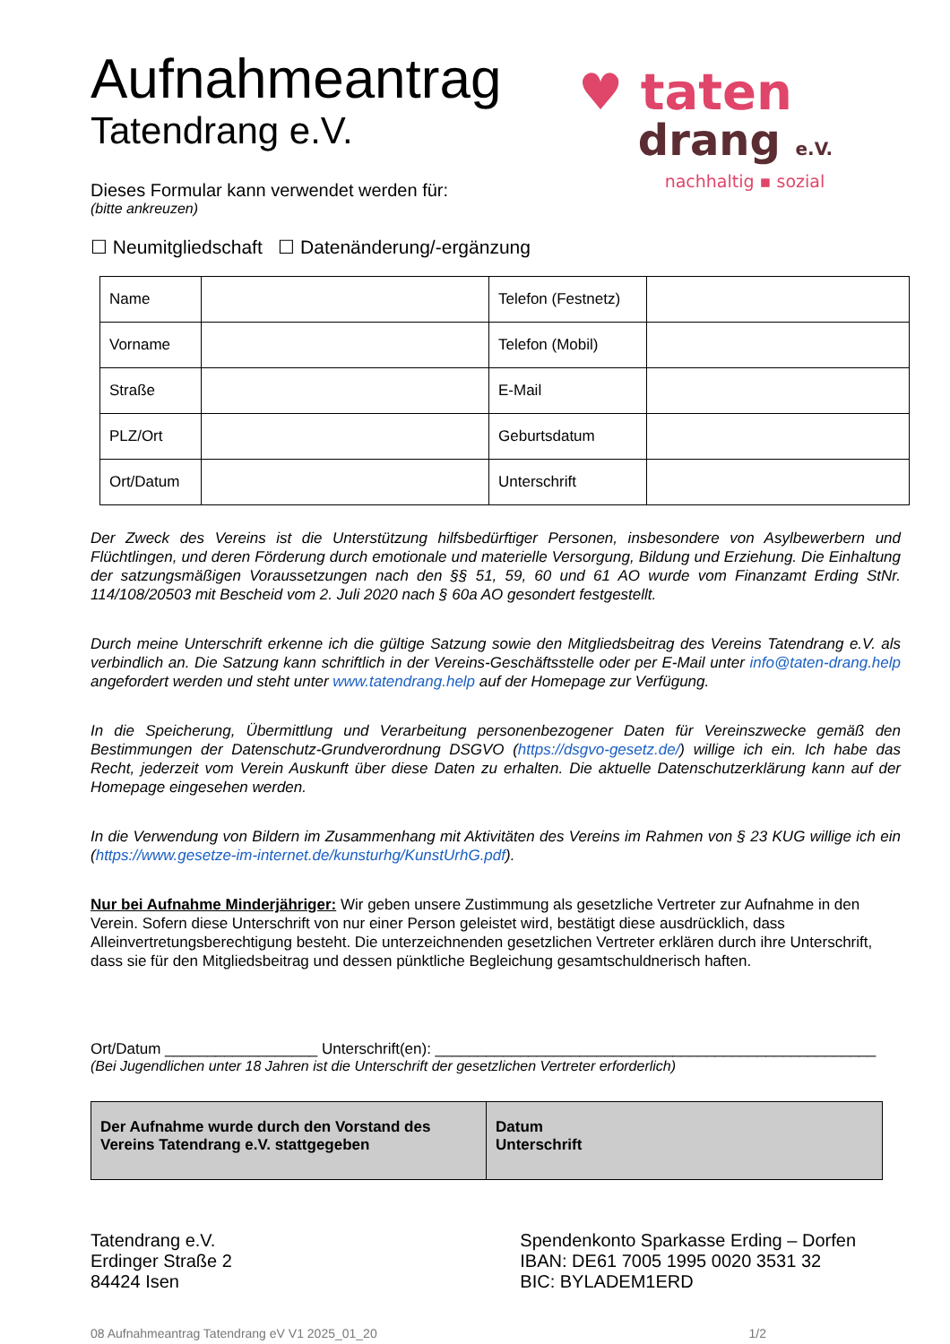Aufnahmeantrag
Tatendrang e.V.
Dieses Formular kann verwendet werden für:
(bitte ankreuzen)
♥ taten
drang e.V.
nachhaltig ▪ sozial
☐ Neumitgliedschaft ☐ Datenänderung/-ergänzung
| Name | | Telefon (Festnetz) | |
| Vorname | | Telefon (Mobil) | |
| Straße | | E-Mail | |
| PLZ/Ort | | Geburtsdatum | |
| Ort/Datum | | Unterschrift | |
Der Zweck des Vereins ist die Unterstützung hilfsbedürftiger Personen, insbesondere von Asylbewerbern und Flüchtlingen, und deren Förderung durch emotionale und materielle Versorgung, Bildung und Erziehung. Die Einhaltung der satzungsmäßigen Voraussetzungen nach den §§ 51, 59, 60 und 61 AO wurde vom Finanzamt Erding StNr. 114/108/20503 mit Bescheid vom 2. Juli 2020 nach § 60a AO gesondert festgestellt.
Durch meine Unterschrift erkenne ich die gültige Satzung sowie den Mitgliedsbeitrag des Vereins Tatendrang e.V. als verbindlich an. Die Satzung kann schriftlich in der Vereins-Geschäftsstelle oder per E-Mail unter info@taten-drang.help angefordert werden und steht unter www.tatendrang.help auf der Homepage zur Verfügung.
In die Speicherung, Übermittlung und Verarbeitung personenbezogener Daten für Vereinszwecke gemäß den Bestimmungen der Datenschutz-Grundverordnung DSGVO (https://dsgvo-gesetz.de/) willige ich ein. Ich habe das Recht, jederzeit vom Verein Auskunft über diese Daten zu erhalten. Die aktuelle Datenschutzerklärung kann auf der Homepage eingesehen werden.
In die Verwendung von Bildern im Zusammenhang mit Aktivitäten des Vereins im Rahmen von § 23 KUG willige ich ein (https://www.gesetze-im-internet.de/kunsturhg/KunstUrhG.pdf).
Nur bei Aufnahme Minderjähriger: Wir geben unsere Zustimmung als gesetzliche Vertreter zur Aufnahme in den Verein. Sofern diese Unterschrift von nur einer Person geleistet wird, bestätigt diese ausdrücklich, dass Alleinvertretungsberechtigung besteht. Die unterzeichnenden gesetzlichen Vertreter erklären durch ihre Unterschrift, dass sie für den Mitgliedsbeitrag und dessen pünktliche Begleichung gesamtschuldnerisch haften.
Ort/Datum __________________ Unterschrift(en): ____________________________________________________
(Bei Jugendlichen unter 18 Jahren ist die Unterschrift der gesetzlichen Vertreter erforderlich)
| Der Aufnahme wurde durch den Vorstand des Vereins Tatendrang e.V. stattgegeben | Datum Unterschrift |
Tatendrang e.V.
Erdinger Straße 2
84424 Isen
Spendenkonto Sparkasse Erding – Dorfen
IBAN: DE61 7005 1995 0020 3531 32
BIC: BYLADEM1ERD
08 Aufnahmeantrag Tatendrang eV V1 2025_01_20 1/2